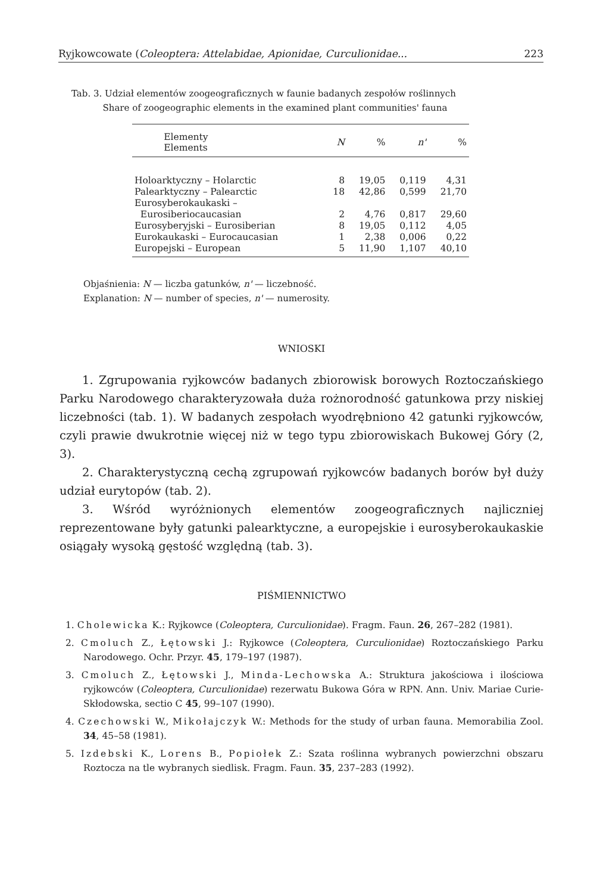Ryjkowcowate (Coleoptera: Attelabidae, Apionidae, Curculionidae... 223
Tab. 3. Udział elementów zoogeograficznych w faunie badanych zespołów roślinnych
Share of zoogeographic elements in the examined plant communities' fauna
| Elementy Elements | N | % | n' | % |
| --- | --- | --- | --- | --- |
| Holoarktyczny – Holarctic | 8 | 19,05 | 0,119 | 4,31 |
| Palearktyczny – Palearctic | 18 | 42,86 | 0,599 | 21,70 |
| Eurosyberokaukaski – | | | | |
| Eurosiberiocaucasian | 2 | 4,76 | 0,817 | 29,60 |
| Eurosyberyjski – Eurosiberian | 8 | 19,05 | 0,112 | 4,05 |
| Eurokaukaski – Eurocaucasian | 1 | 2,38 | 0,006 | 0,22 |
| Europejski – European | 5 | 11,90 | 1,107 | 40,10 |
Objaśnienia: N — liczba gatunków, n' — liczebność.
Explanation: N — number of species, n' — numerosity.
WNIOSKI
1. Zgrupowania ryjkowców badanych zbiorowisk borowych Roztoczańskiego Parku Narodowego charakteryzowała duża rożnorodność gatunkowa przy niskiej liczebności (tab. 1). W badanych zespołach wyodrębniono 42 gatunki ryjkowców, czyli prawie dwukrotnie więcej niż w tego typu zbiorowiskach Bukowej Góry (2, 3).
2. Charakterystyczną cechą zgrupowań ryjkowców badanych borów był duży udział eurytopów (tab. 2).
3. Wśród wyróżnionych elementów zoogeograficznych najliczniej reprezentowane były gatunki palearktyczne, a europejskie i eurosyberokaukaskie osiągały wysoką gęstość względną (tab. 3).
PIŚMIENNICTWO
1. Cholewicka K.: Ryjkowce (Coleoptera, Curculionidae). Fragm. Faun. 26, 267–282 (1981).
2. Cmoluch Z., Łętowski J.: Ryjkowce (Coleoptera, Curculionidae) Roztoczańskiego Parku Narodowego. Ochr. Przyr. 45, 179–197 (1987).
3. Cmoluch Z., Łętowski J., Minda-Lechowska A.: Struktura jakościowa i ilościowa ryjkowców (Coleoptera, Curculionidae) rezerwatu Bukowa Góra w RPN. Ann. Univ. Mariae Curie-Skłodowska, sectio C 45, 99–107 (1990).
4. Czechowski W., Mikołajczyk W.: Methods for the study of urban fauna. Memorabilia Zool. 34, 45–58 (1981).
5. Izdebski K., Lorens B., Popiołek Z.: Szata roślinna wybranych powierzchni obszaru Roztocza na tle wybranych siedlisk. Fragm. Faun. 35, 237–283 (1992).